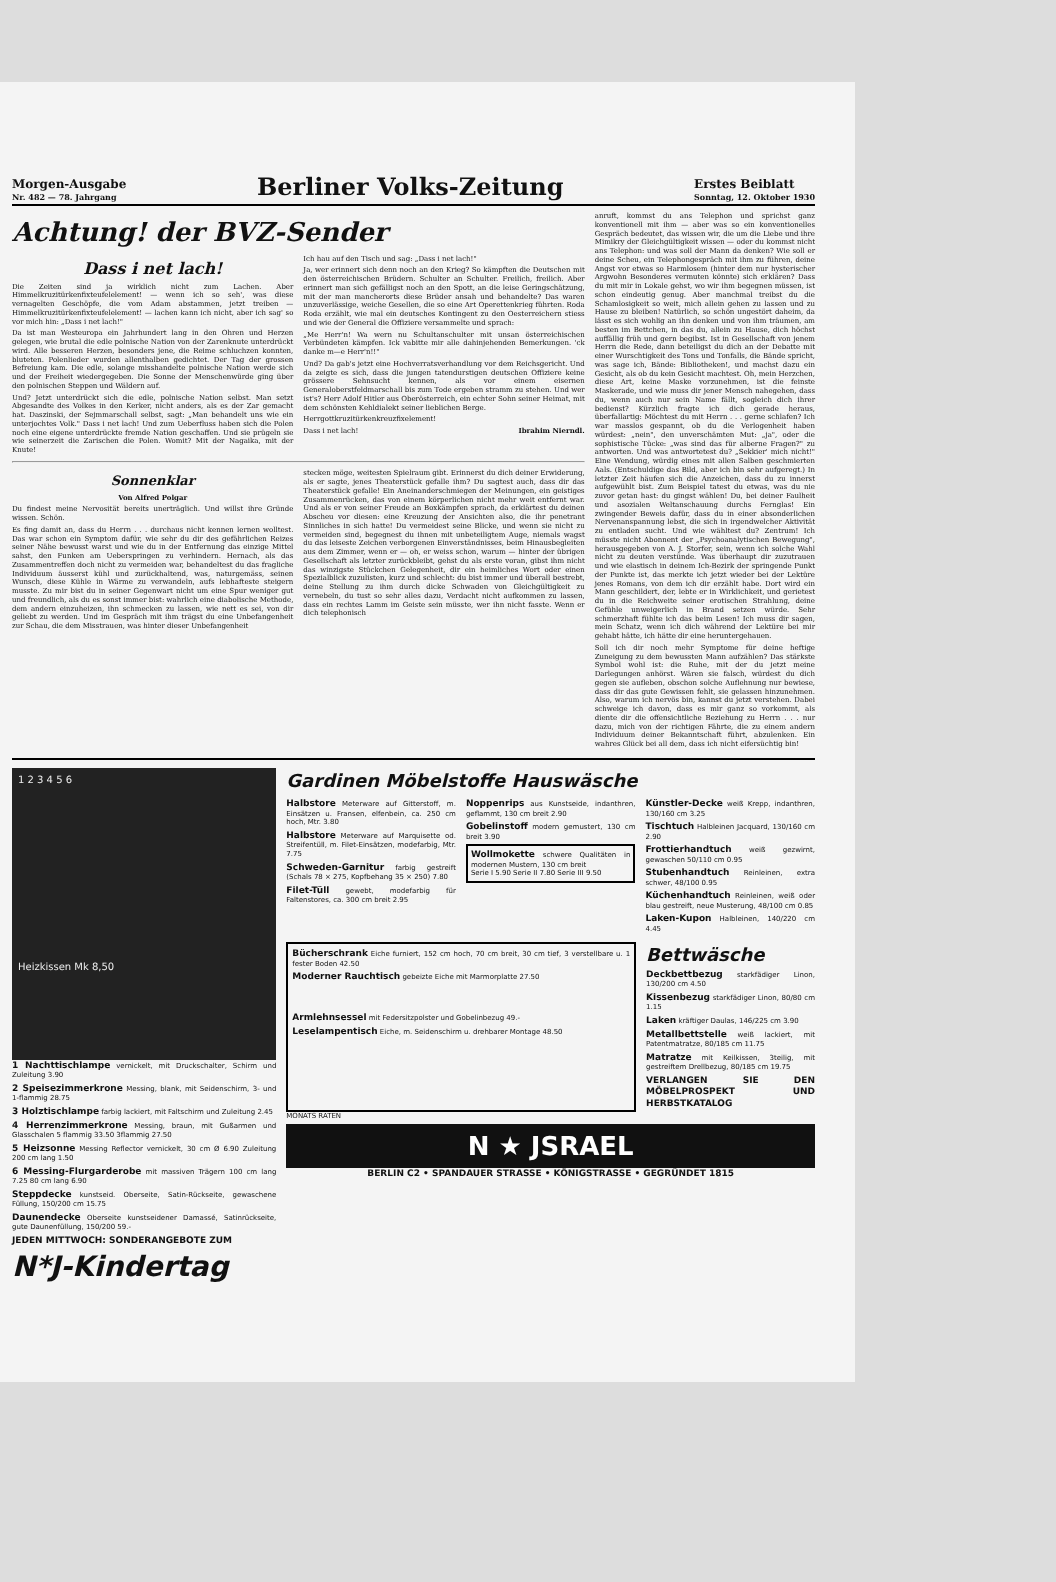Morgen-Ausgabe
Nr. 482 — 78. Jahrgang
Berliner Volks-Zeitung
Erstes Beiblatt
Sonntag, 12. Oktober 1930
Achtung! der BVZ-Sender
Dass i net lach!
Die Zeiten sind ja wirklich nicht zum Lachen. Aber Himmelkruzitürkenfixteufelelement! — wenn ich so seh', was diese vernagelten Geschöpfe, die vom Adam abstammen, jetzt treiben — Himmelkruzitürkenfixteufelelement! — lachen kann ich nicht, aber ich sag' so vor mich hin: „Dass i net lach!"
Da ist man Westeuropa ein Jahrhundert lang in den Ohren und Herzen gelegen, wie brutal die edle polnische Nation von der Zarenknute unterdrückt wird. Alle besseren Herzen, besonders jene, die Reime schluchzen konnten, bluteten. Polenlieder wurden allenthalben gedichtet. Der Tag der grossen Befreiung kam. Die edle, solange misshandelte polnische Nation werde sich und der Freiheit wiedergegeben. Die Sonne der Menschenwürde ging über den polnischen Steppen und Wäldern auf.
Und? Jetzt unterdrückt sich die edle, polnische Nation selbst. Man setzt Abgesandte des Volkes in den Kerker, nicht anders, als es der Zar gemacht hat. Daszinski, der Sejmmarschall selbst, sagt: „Man behandelt uns wie ein unterjochtes Volk." Dass i net lach! Und zum Ueberfluss haben sich die Polen noch eine eigene unterdrückte fremde Nation geschaffen. Und sie prügeln sie wie seinerzeit die Zarischen die Polen. Womit? Mit der Nagaika, mit der Knute!
Ich hau auf den Tisch und sag: „Dass i net lach!"
Ja, wer erinnert sich denn noch an den Krieg? So kämpften die Deutschen mit den österreichischen Brüdern. Schulter an Schulter. Freilich, freilich. Aber erinnert man sich gefälligst noch an den Spott, an die leise Geringschätzung, mit der man mancherorts diese Brüder ansah und behandelte? Das waren unzuverlässige, weiche Gesellen, die so eine Art Operettenkrieg führten. Roda Roda erzählt, wie mal ein deutsches Kontingent zu den Oesterreichern stiess und wie der General die Offiziere versammelte und sprach:
„Me Herr'n! Wa wern nu Schultanschulter mit unsan österreichischen Verbündeten kämpfen. Ick vabitte mir alle dahinjehenden Bemerkungen. 'ck danke m—e Herr'n!!"
Und? Da gab's jetzt eine Hochverratsverhandlung vor dem Reichsgericht. Und da zeigte es sich, dass die jungen tatendurstigen deutschen Offiziere keine grössere Sehnsucht kennen, als vor einem eisernen Generaloberstfeldmarschall bis zum Tode ergeben stramm zu stehen. Und wer ist's? Herr Adolf Hitler aus Oberösterreich, ein echter Sohn seiner Heimat, mit dem schönsten Kehldialekt seiner lieblichen Berge.
Herrgottkruzitürkenkreuzfixelement!
Dass i net lach! Ibrahim Nierndl.
Sonnenklar
Von Alfred Polgar
Du findest meine Nervosität bereits unerträglich. Und willst ihre Gründe wissen. Schön.
Es fing damit an, dass du Herrn . . . durchaus nicht kennen lernen wolltest. Das war schon ein Symptom dafür, wie sehr du dir des gefährlichen Reizes seiner Nähe bewusst warst und wie du in der Entfernung das einzige Mittel sahst, den Funken am Ueberspringen zu verhindern. Hernach, als das Zusammentreffen doch nicht zu vermeiden war, behandeltest du das fragliche Individuum äusserst kühl und zurückhaltend, was, naturgemäss, seinen Wunsch, diese Kühle in Wärme zu verwandeln, aufs lebhafteste steigern musste. Zu mir bist du in seiner Gegenwart nicht um eine Spur weniger gut und freundlich, als du es sonst immer bist: wahrlich eine diabolische Methode, dem andern einzuheizen, ihn schmecken zu lassen, wie nett es sei, von dir geliebt zu werden. Und im Gespräch mit ihm trägst du eine Unbefangenheit zur Schau, die dem Misstrauen, was hinter dieser Unbefangenheit
stecken möge, weitesten Spielraum gibt. Erinnerst du dich deiner Erwiderung, als er sagte, jenes Theaterstück gefalle ihm? Du sagtest auch, dass dir das Theaterstück gefalle! Ein Aneinanderschmiegen der Meinungen, ein geistiges Zusammenrücken, das von einem körperlichen nicht mehr weit entfernt war. Und als er von seiner Freude an Boxkämpfen sprach, da erklärtest du deinen Abscheu vor diesen: eine Kreuzung der Ansichten also, die ihr penetrant Sinnliches in sich hatte! Du vermeidest seine Blicke, und wenn sie nicht zu vermeiden sind, begegnest du ihnen mit unbeteiligtem Auge, niemals wagst du das leiseste Zeichen verborgenen Einverständnisses, beim Hinausbegleiten aus dem Zimmer, wenn er — oh, er weiss schon, warum — hinter der übrigen Gesellschaft als letzter zurückbleibt, gehst du als erste voran, gibst ihm nicht das winzigste Stückchen Gelegenheit, dir ein heimliches Wort oder einen Spezialblick zuzulisten, kurz und schlecht: du bist immer und überall bestrebt, deine Stellung zu ihm durch dicke Schwaden von Gleichgültigkeit zu vernebeln, du tust so sehr alles dazu, Verdacht nicht aufkommen zu lassen, dass ein rechtes Lamm im Geiste sein müsste, wer ihn nicht fasste. Wenn er dich telephonisch
anruft, kommst du ans Telephon und sprichst ganz konventionell mit ihm — aber was so ein konventionelles Gespräch bedeutet, das wissen wir, die um die Liebe und ihre Mimikry der Gleichgültigkeit wissen — oder du kommst nicht ans Telephon: und was soll der Mann da denken? Wie soll er deine Scheu, ein Telephongespräch mit ihm zu führen, deine Angst vor etwas so Harmlosem (hinter dem nur hysterischer Argwohn Besonderes vermuten könnte) sich erklären? Dass du mit mir in Lokale gehst, wo wir ihm begegnen müssen, ist schon eindeutig genug. Aber manchmal treibst du die Schamlosigkeit so weit, mich allein gehen zu lassen und zu Hause zu bleiben! Natürlich, so schön ungestört daheim, da lässt es sich wohlig an ihn denken und von ihm träumen, am besten im Bettchen, in das du, allein zu Hause, dich höchst auffällig früh und gern begibst. Ist in Gesellschaft von jenem Herrn die Rede, dann beteiligst du dich an der Debatte mit einer Wurschtigkeit des Tons und Tonfalls, die Bände spricht, was sage ich, Bände: Bibliotheken!, und machst dazu ein Gesicht, als ob du kein Gesicht machtest. Oh, mein Herzchen, diese Art, keine Maske vorzunehmen, ist die feinste Maskerade, und wie muss dir jener Mensch nahegehen, dass du, wenn auch nur sein Name fällt, sogleich dich ihrer bedienst? Kürzlich fragte ich dich gerade heraus, überfallartig: Möchtest du mit Herrn . . . gerne schlafen? Ich war masslos gespannt, ob du die Verlogenheit haben würdest: „nein", den unverschämten Mut: „ja", oder die sophistische Tücke: „was sind das für alberne Fragen?" zu antworten. Und was antwortetest du? „Sekkier' mich nicht!" Eine Wendung, würdig eines mit allen Salben geschmierten Aals. (Entschuldige das Bild, aber ich bin sehr aufgeregt.) In letzter Zeit häufen sich die Anzeichen, dass du zu innerst aufgewühlt bist. Zum Beispiel tatest du etwas, was du nie zuvor getan hast: du gingst wählen! Du, bei deiner Faulheit und asozialen Weltanschauung durchs Fernglas! Ein zwingender Beweis dafür, dass du in einer absonderlichen Nervenanspannung lebst, die sich in irgendwelcher Aktivität zu entladen sucht. Und wie wähltest du? Zentrum! Ich müsste nicht Abonnent der „Psychoanalytischen Bewegung", herausgegeben von A. J. Storfer, sein, wenn ich solche Wahl nicht zu deuten verstünde. Was überhaupt dir zuzutrauen und wie elastisch in deinem Ich-Bezirk der springende Punkt der Punkte ist, das merkte ich jetzt wieder bei der Lektüre jenes Romans, von dem ich dir erzählt habe. Dort wird ein Mann geschildert, der, lebte er in Wirklichkeit, und gerietest du in die Reichweite seiner erotischen Strahlung, deine Gefühle unweigerlich in Brand setzen würde. Sehr schmerzhaft fühlte ich das beim Lesen! Ich muss dir sagen, mein Schatz, wenn ich dich während der Lektüre bei mir gehabt hätte, ich hätte dir eine heruntergehauen.
Soll ich dir noch mehr Symptome für deine heftige Zuneigung zu dem bewussten Mann aufzählen? Das stärkste Symbol wohl ist: die Ruhe, mit der du jetzt meine Darlegungen anhörst. Wären sie falsch, würdest du dich gegen sie aufleben, obschon solche Auflehnung nur bewiese, dass dir das gute Gewissen fehlt, sie gelassen hinzunehmen. Also, warum ich nervös bin, kannst du jetzt verstehen. Dabei schweige ich davon, dass es mir ganz so vorkommt, als diente dir die offensichtliche Beziehung zu Herrn . . . nur dazu, mich von der richtigen Fährte, die zu einem andern Individuum deiner Bekanntschaft führt, abzulenken. Ein wahres Glück bei all dem, dass ich nicht eifersüchtig bin!
1 2 3 4 5 6
Heizkissen Mk 8,50
1 Nachttischlampe vernickelt, mit Druckschalter, Schirm und Zuleitung 3.90
2 Speisezimmerkrone Messing, blank, mit Seidenschirm, 3- und 1-flammig 28.75
3 Holztischlampe farbig lackiert, mit Faltschirm und Zuleitung 2.45
4 Herrenzimmerkrone Messing, braun, mit Gußarmen und Glasschalen 5 flammig 33.50 3flammig 27.50
5 Heizsonne Messing Reflector vernickelt, 30 cm Ø 6.90 Zuleitung 200 cm lang 1.50
6 Messing-Flurgarderobe mit massiven Trägern 100 cm lang 7.25 80 cm lang 6.90
Steppdecke kunstseid. Oberseite, Satin-Rückseite, gewaschene Füllung, 150/200 cm 15.75
Daunendecke Oberseite kunstseidener Damassé, Satinrückseite, gute Daunenfüllung, 150/200 59.-
JEDEN MITTWOCH: SONDERANGEBOTE ZUM
N*J-Kindertag
Gardinen Möbelstoffe Hauswäsche
Halbstore Meterware auf Gitterstoff, m. Einsätzen u. Fransen, elfenbein, ca. 250 cm hoch, Mtr. 3.80
Halbstore Meterware auf Marquisette od. Streifentüll, m. Filet-Einsätzen, modefarbig, Mtr. 7.75
Schweden-Garnitur farbig gestreift (Schals 78 × 275, Kopfbehang 35 × 250) 7.80
Filet-Tüll gewebt, modefarbig für Faltenstores, ca. 300 cm breit 2.95
Noppenrips aus Kunstseide, indanthren, geflammt, 130 cm breit 2.90
Gobelinstoff modern gemustert, 130 cm breit 3.90
Wollmokette schwere Qualitäten in modernen Mustern, 130 cm breit
Serie I 5.90 Serie II 7.80 Serie III 9.50
Künstler-Decke weiß Krepp, indanthren, 130/160 cm 3.25
Tischtuch Halbleinen Jacquard, 130/160 cm 2.90
Frottierhandtuch weiß gezwirnt, gewaschen 50/110 cm 0.95
Stubenhandtuch Reinleinen, extra schwer, 48/100 0.95
Küchenhandtuch Reinleinen, weiß oder blau gestreift, neue Musterung, 48/100 cm 0.85
Laken-Kupon Halbleinen, 140/220 cm 4.45
Bücherschrank Eiche furniert, 152 cm hoch, 70 cm breit, 30 cm tief, 3 verstellbare u. 1 fester Boden 42.50
Moderner Rauchtisch gebeizte Eiche mit Marmorplatte 27.50
Armlehnsessel mit Federsitzpolster und Gobelinbezug 49.-
Leselampentisch Eiche, m. Seidenschirm u. drehbarer Montage 48.50
Bettwäsche
Deckbettbezug starkfädiger Linon, 130/200 cm 4.50
Kissenbezug starkfädiger Linon, 80/80 cm 1.15
Laken kräftiger Daulas, 146/225 cm 3.90
Metallbettstelle weiß lackiert, mit Patentmatratze, 80/185 cm 11.75
Matratze mit Keilkissen, 3teilig, mit gestreiftem Drellbezug, 80/185 cm 19.75
VERLANGEN SIE DEN MÖBELPROSPEKT UND HERBSTKATALOG
MONATS RATEN
N ★ JSRAEL
BERLIN C2 • SPANDAUER STRASSE • KÖNIGSTRASSE • GEGRÜNDET 1815